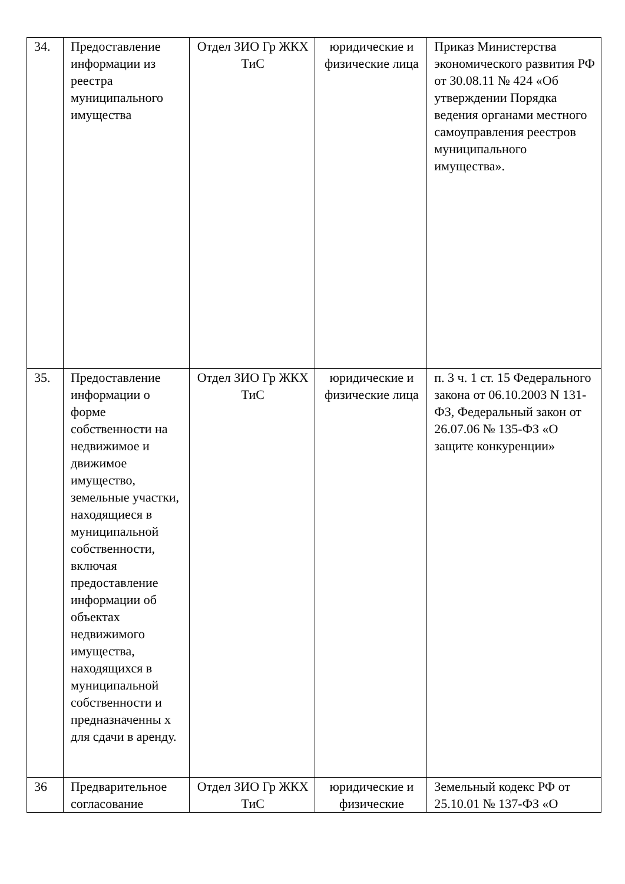| 34. | Предоставление информации из реестра муниципального имущества | Отдел ЗИО Гр ЖКХ ТиС | юридические и физические лица | Приказ Министерства экономического развития РФ от 30.08.11 № 424 «Об утверждении Порядка ведения органами местного самоуправления реестров муниципального имущества». |
| 35. | Предоставление информации о форме собственности на недвижимое и движимое имущество, земельные участки, находящиеся в муниципальной собственности, включая предоставление информации об объектах недвижимого имущества, находящихся в муниципальной собственности и предназначенны х для сдачи в аренду. | Отдел ЗИО Гр ЖКХ ТиС | юридические и физические лица | п. 3 ч. 1 ст. 15 Федерального закона от 06.10.2003 N 131-ФЗ, Федеральный закон от 26.07.06 № 135-ФЗ «О защите конкуренции» |
| 36 | Предварительное согласование | Отдел ЗИО Гр ЖКХ ТиС | юридические и физические | Земельный кодекс РФ от 25.10.01 № 137-ФЗ «О |